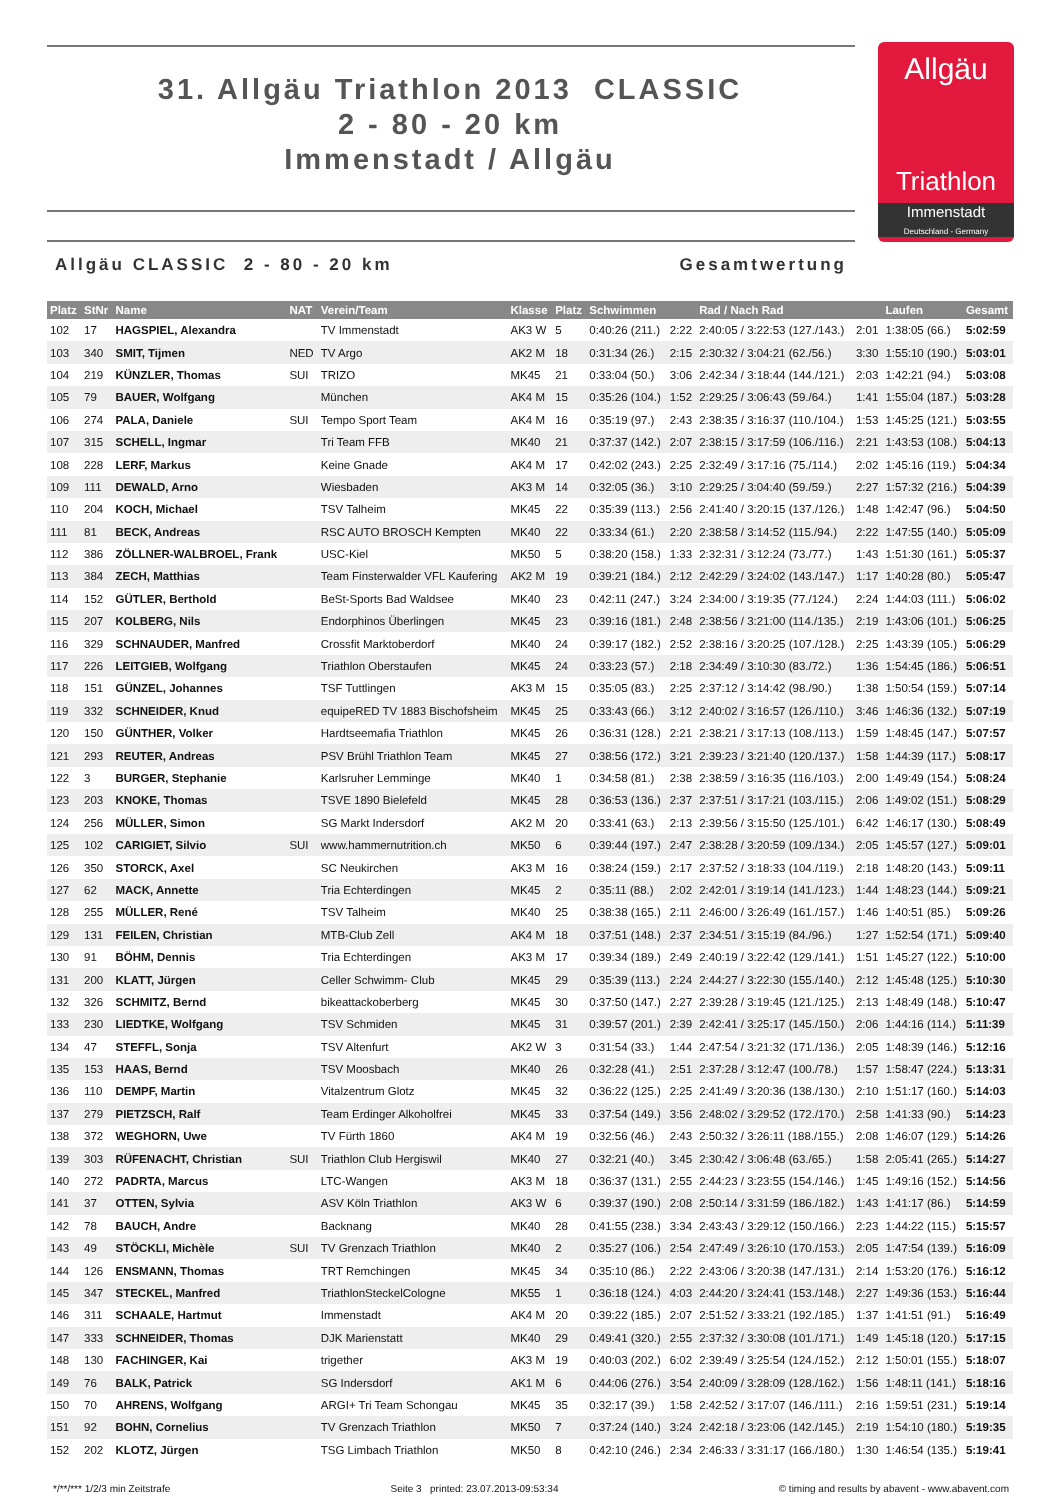31. Allgäu Triathlon 2013 CLASSIC
2 - 80 - 20 km
Immenstadt / Allgäu
Allgäu
Triathlon
Immenstadt
Deutschland - Germany
Allgäu CLASSIC 2 - 80 - 20 km Gesamtwertung
| Platz | StNr | Name | NAT | Verein/Team | Klasse | Platz | Schwimmen | | Rad / Nach Rad | | Laufen | Gesamt |
| --- | --- | --- | --- | --- | --- | --- | --- | --- | --- | --- | --- | --- |
| 102 | 17 | HAGSPIEL, Alexandra | | TV Immenstadt | AK3 W | 5 | 0:40:26 (211.) | 2:22 | 2:40:05 / 3:22:53 (127./143.) | 2:01 | 1:38:05 (66.) | 5:02:59 |
| 103 | 340 | SMIT, Tijmen | NED | TV Argo | AK2 M | 18 | 0:31:34 (26.) | 2:15 | 2:30:32 / 3:04:21 (62./56.) | 3:30 | 1:55:10 (190.) | 5:03:01 |
| 104 | 219 | KÜNZLER, Thomas | SUI | TRIZO | MK45 | 21 | 0:33:04 (50.) | 3:06 | 2:42:34 / 3:18:44 (144./121.) | 2:03 | 1:42:21 (94.) | 5:03:08 |
| 105 | 79 | BAUER, Wolfgang | | München | AK4 M | 15 | 0:35:26 (104.) | 1:52 | 2:29:25 / 3:06:43 (59./64.) | 1:41 | 1:55:04 (187.) | 5:03:28 |
| 106 | 274 | PALA, Daniele | SUI | Tempo Sport Team | AK4 M | 16 | 0:35:19 (97.) | 2:43 | 2:38:35 / 3:16:37 (110./104.) | 1:53 | 1:45:25 (121.) | 5:03:55 |
| 107 | 315 | SCHELL, Ingmar | | Tri Team FFB | MK40 | 21 | 0:37:37 (142.) | 2:07 | 2:38:15 / 3:17:59 (106./116.) | 2:21 | 1:43:53 (108.) | 5:04:13 |
| 108 | 228 | LERF, Markus | | Keine Gnade | AK4 M | 17 | 0:42:02 (243.) | 2:25 | 2:32:49 / 3:17:16 (75./114.) | 2:02 | 1:45:16 (119.) | 5:04:34 |
| 109 | 111 | DEWALD, Arno | | Wiesbaden | AK3 M | 14 | 0:32:05 (36.) | 3:10 | 2:29:25 / 3:04:40 (59./59.) | 2:27 | 1:57:32 (216.) | 5:04:39 |
| 110 | 204 | KOCH, Michael | | TSV Talheim | MK45 | 22 | 0:35:39 (113.) | 2:56 | 2:41:40 / 3:20:15 (137./126.) | 1:48 | 1:42:47 (96.) | 5:04:50 |
| 111 | 81 | BECK, Andreas | | RSC AUTO BROSCH Kempten | MK40 | 22 | 0:33:34 (61.) | 2:20 | 2:38:58 / 3:14:52 (115./94.) | 2:22 | 1:47:55 (140.) | 5:05:09 |
| 112 | 386 | ZÖLLNER-WALBROEL, Frank | | USC-Kiel | MK50 | 5 | 0:38:20 (158.) | 1:33 | 2:32:31 / 3:12:24 (73./77.) | 1:43 | 1:51:30 (161.) | 5:05:37 |
| 113 | 384 | ZECH, Matthias | | Team Finsterwalder VFL Kaufering | AK2 M | 19 | 0:39:21 (184.) | 2:12 | 2:42:29 / 3:24:02 (143./147.) | 1:17 | 1:40:28 (80.) | 5:05:47 |
| 114 | 152 | GÜTLER, Berthold | | BeSt-Sports Bad Waldsee | MK40 | 23 | 0:42:11 (247.) | 3:24 | 2:34:00 / 3:19:35 (77./124.) | 2:24 | 1:44:03 (111.) | 5:06:02 |
| 115 | 207 | KOLBERG, Nils | | Endorphinos Überlingen | MK45 | 23 | 0:39:16 (181.) | 2:48 | 2:38:56 / 3:21:00 (114./135.) | 2:19 | 1:43:06 (101.) | 5:06:25 |
| 116 | 329 | SCHNAUDER, Manfred | | Crossfit Marktoberdorf | MK40 | 24 | 0:39:17 (182.) | 2:52 | 2:38:16 / 3:20:25 (107./128.) | 2:25 | 1:43:39 (105.) | 5:06:29 |
| 117 | 226 | LEITGIEB, Wolfgang | | Triathlon Oberstaufen | MK45 | 24 | 0:33:23 (57.) | 2:18 | 2:34:49 / 3:10:30 (83./72.) | 1:36 | 1:54:45 (186.) | 5:06:51 |
| 118 | 151 | GÜNZEL, Johannes | | TSF Tuttlingen | AK3 M | 15 | 0:35:05 (83.) | 2:25 | 2:37:12 / 3:14:42 (98./90.) | 1:38 | 1:50:54 (159.) | 5:07:14 |
| 119 | 332 | SCHNEIDER, Knud | | equipeRED TV 1883 Bischofsheim | MK45 | 25 | 0:33:43 (66.) | 3:12 | 2:40:02 / 3:16:57 (126./110.) | 3:46 | 1:46:36 (132.) | 5:07:19 |
| 120 | 150 | GÜNTHER, Volker | | Hardtseemafia Triathlon | MK45 | 26 | 0:36:31 (128.) | 2:21 | 2:38:21 / 3:17:13 (108./113.) | 1:59 | 1:48:45 (147.) | 5:07:57 |
| 121 | 293 | REUTER, Andreas | | PSV Brühl Triathlon Team | MK45 | 27 | 0:38:56 (172.) | 3:21 | 2:39:23 / 3:21:40 (120./137.) | 1:58 | 1:44:39 (117.) | 5:08:17 |
| 122 | 3 | BURGER, Stephanie | | Karlsruher Lemminge | MK40 | 1 | 0:34:58 (81.) | 2:38 | 2:38:59 / 3:16:35 (116./103.) | 2:00 | 1:49:49 (154.) | 5:08:24 |
| 123 | 203 | KNOKE, Thomas | | TSVE 1890 Bielefeld | MK45 | 28 | 0:36:53 (136.) | 2:37 | 2:37:51 / 3:17:21 (103./115.) | 2:06 | 1:49:02 (151.) | 5:08:29 |
| 124 | 256 | MÜLLER, Simon | | SG Markt Indersdorf | AK2 M | 20 | 0:33:41 (63.) | 2:13 | 2:39:56 / 3:15:50 (125./101.) | 6:42 | 1:46:17 (130.) | 5:08:49 |
| 125 | 102 | CARIGIET, Silvio | SUI | www.hammernutrition.ch | MK50 | 6 | 0:39:44 (197.) | 2:47 | 2:38:28 / 3:20:59 (109./134.) | 2:05 | 1:45:57 (127.) | 5:09:01 |
| 126 | 350 | STORCK, Axel | | SC Neukirchen | AK3 M | 16 | 0:38:24 (159.) | 2:17 | 2:37:52 / 3:18:33 (104./119.) | 2:18 | 1:48:20 (143.) | 5:09:11 |
| 127 | 62 | MACK, Annette | | Tria Echterdingen | MK45 | 2 | 0:35:11 (88.) | 2:02 | 2:42:01 / 3:19:14 (141./123.) | 1:44 | 1:48:23 (144.) | 5:09:21 |
| 128 | 255 | MÜLLER, René | | TSV Talheim | MK40 | 25 | 0:38:38 (165.) | 2:11 | 2:46:00 / 3:26:49 (161./157.) | 1:46 | 1:40:51 (85.) | 5:09:26 |
| 129 | 131 | FEILEN, Christian | | MTB-Club Zell | AK4 M | 18 | 0:37:51 (148.) | 2:37 | 2:34:51 / 3:15:19 (84./96.) | 1:27 | 1:52:54 (171.) | 5:09:40 |
| 130 | 91 | BÖHM, Dennis | | Tria Echterdingen | AK3 M | 17 | 0:39:34 (189.) | 2:49 | 2:40:19 / 3:22:42 (129./141.) | 1:51 | 1:45:27 (122.) | 5:10:00 |
| 131 | 200 | KLATT, Jürgen | | Celler Schwimm- Club | MK45 | 29 | 0:35:39 (113.) | 2:24 | 2:44:27 / 3:22:30 (155./140.) | 2:12 | 1:45:48 (125.) | 5:10:30 |
| 132 | 326 | SCHMITZ, Bernd | | bikeattackoberberg | MK45 | 30 | 0:37:50 (147.) | 2:27 | 2:39:28 / 3:19:45 (121./125.) | 2:13 | 1:48:49 (148.) | 5:10:47 |
| 133 | 230 | LIEDTKE, Wolfgang | | TSV Schmiden | MK45 | 31 | 0:39:57 (201.) | 2:39 | 2:42:41 / 3:25:17 (145./150.) | 2:06 | 1:44:16 (114.) | 5:11:39 |
| 134 | 47 | STEFFL, Sonja | | TSV Altenfurt | AK2 W | 3 | 0:31:54 (33.) | 1:44 | 2:47:54 / 3:21:32 (171./136.) | 2:05 | 1:48:39 (146.) | 5:12:16 |
| 135 | 153 | HAAS, Bernd | | TSV Moosbach | MK40 | 26 | 0:32:28 (41.) | 2:51 | 2:37:28 / 3:12:47 (100./78.) | 1:57 | 1:58:47 (224.) | 5:13:31 |
| 136 | 110 | DEMPF, Martin | | Vitalzentrum Glotz | MK45 | 32 | 0:36:22 (125.) | 2:25 | 2:41:49 / 3:20:36 (138./130.) | 2:10 | 1:51:17 (160.) | 5:14:03 |
| 137 | 279 | PIETZSCH, Ralf | | Team Erdinger Alkoholfrei | MK45 | 33 | 0:37:54 (149.) | 3:56 | 2:48:02 / 3:29:52 (172./170.) | 2:58 | 1:41:33 (90.) | 5:14:23 |
| 138 | 372 | WEGHORN, Uwe | | TV Fürth 1860 | AK4 M | 19 | 0:32:56 (46.) | 2:43 | 2:50:32 / 3:26:11 (188./155.) | 2:08 | 1:46:07 (129.) | 5:14:26 |
| 139 | 303 | RÜFENACHT, Christian | SUI | Triathlon Club Hergiswil | MK40 | 27 | 0:32:21 (40.) | 3:45 | 2:30:42 / 3:06:48 (63./65.) | 1:58 | 2:05:41 (265.) | 5:14:27 |
| 140 | 272 | PADRTA, Marcus | | LTC-Wangen | AK3 M | 18 | 0:36:37 (131.) | 2:55 | 2:44:23 / 3:23:55 (154./146.) | 1:45 | 1:49:16 (152.) | 5:14:56 |
| 141 | 37 | OTTEN, Sylvia | | ASV Köln Triathlon | AK3 W | 6 | 0:39:37 (190.) | 2:08 | 2:50:14 / 3:31:59 (186./182.) | 1:43 | 1:41:17 (86.) | 5:14:59 |
| 142 | 78 | BAUCH, Andre | | Backnang | MK40 | 28 | 0:41:55 (238.) | 3:34 | 2:43:43 / 3:29:12 (150./166.) | 2:23 | 1:44:22 (115.) | 5:15:57 |
| 143 | 49 | STÖCKLI, Michèle | SUI | TV Grenzach Triathlon | MK40 | 2 | 0:35:27 (106.) | 2:54 | 2:47:49 / 3:26:10 (170./153.) | 2:05 | 1:47:54 (139.) | 5:16:09 |
| 144 | 126 | ENSMANN, Thomas | | TRT Remchingen | MK45 | 34 | 0:35:10 (86.) | 2:22 | 2:43:06 / 3:20:38 (147./131.) | 2:14 | 1:53:20 (176.) | 5:16:12 |
| 145 | 347 | STECKEL, Manfred | | TriathlonSteckelCologne | MK55 | 1 | 0:36:18 (124.) | 4:03 | 2:44:20 / 3:24:41 (153./148.) | 2:27 | 1:49:36 (153.) | 5:16:44 |
| 146 | 311 | SCHAALE, Hartmut | | Immenstadt | AK4 M | 20 | 0:39:22 (185.) | 2:07 | 2:51:52 / 3:33:21 (192./185.) | 1:37 | 1:41:51 (91.) | 5:16:49 |
| 147 | 333 | SCHNEIDER, Thomas | | DJK Marienstatt | MK40 | 29 | 0:49:41 (320.) | 2:55 | 2:37:32 / 3:30:08 (101./171.) | 1:49 | 1:45:18 (120.) | 5:17:15 |
| 148 | 130 | FACHINGER, Kai | | trigether | AK3 M | 19 | 0:40:03 (202.) | 6:02 | 2:39:49 / 3:25:54 (124./152.) | 2:12 | 1:50:01 (155.) | 5:18:07 |
| 149 | 76 | BALK, Patrick | | SG Indersdorf | AK1 M | 6 | 0:44:06 (276.) | 3:54 | 2:40:09 / 3:28:09 (128./162.) | 1:56 | 1:48:11 (141.) | 5:18:16 |
| 150 | 70 | AHRENS, Wolfgang | | ARGI+ Tri Team Schongau | MK45 | 35 | 0:32:17 (39.) | 1:58 | 2:42:52 / 3:17:07 (146./111.) | 2:16 | 1:59:51 (231.) | 5:19:14 |
| 151 | 92 | BOHN, Cornelius | | TV Grenzach Triathlon | MK50 | 7 | 0:37:24 (140.) | 3:24 | 2:42:18 / 3:23:06 (142./145.) | 2:19 | 1:54:10 (180.) | 5:19:35 |
| 152 | 202 | KLOTZ, Jürgen | | TSG Limbach Triathlon | MK50 | 8 | 0:42:10 (246.) | 2:34 | 2:46:33 / 3:31:17 (166./180.) | 1:30 | 1:46:54 (135.) | 5:19:41 |
*/**/*** 1/2/3 min Zeitstrafe Seite 3 printed: 23.07.2013-09:53:34 © timing and results by abavent - www.abavent.com